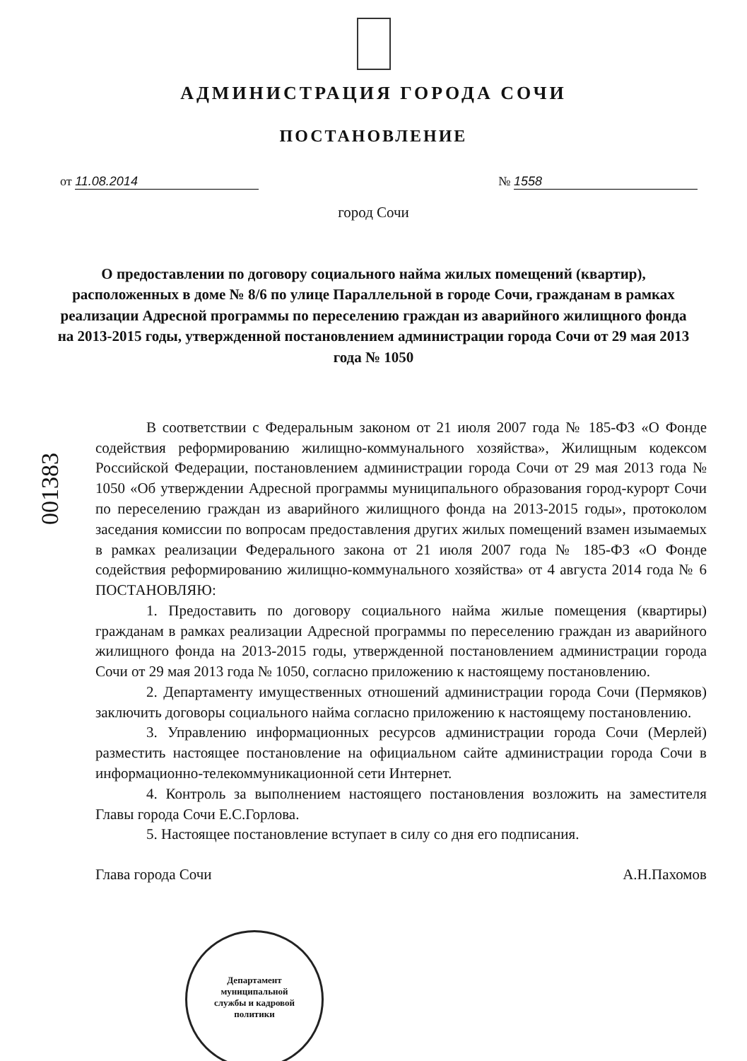АДМИНИСТРАЦИЯ ГОРОДА СОЧИ
ПОСТАНОВЛЕНИЕ
от 11.08.2014 № 1558
город Сочи
О предоставлении по договору социального найма жилых помещений (квартир), расположенных в доме № 8/6 по улице Параллельной в городе Сочи, гражданам в рамках реализации Адресной программы по переселению граждан из аварийного жилищного фонда на 2013-2015 годы, утвержденной постановлением администрации города Сочи от 29 мая 2013 года № 1050
001383
В соответствии с Федеральным законом от 21 июля 2007 года № 185-ФЗ «О Фонде содействия реформированию жилищно-коммунального хозяйства», Жилищным кодексом Российской Федерации, постановлением администрации города Сочи от 29 мая 2013 года № 1050 «Об утверждении Адресной программы муниципального образования город-курорт Сочи по переселению граждан из аварийного жилищного фонда на 2013-2015 годы», протоколом заседания комиссии по вопросам предоставления других жилых помещений взамен изымаемых в рамках реализации Федерального закона от 21 июля 2007 года № 185-ФЗ «О Фонде содействия реформированию жилищно-коммунального хозяйства» от 4 августа 2014 года № 6 ПОСТАНОВЛЯЮ:
1. Предоставить по договору социального найма жилые помещения (квартиры) гражданам в рамках реализации Адресной программы по переселению граждан из аварийного жилищного фонда на 2013-2015 годы, утвержденной постановлением администрации города Сочи от 29 мая 2013 года № 1050, согласно приложению к настоящему постановлению.
2. Департаменту имущественных отношений администрации города Сочи (Пермяков) заключить договоры социального найма согласно приложению к настоящему постановлению.
3. Управлению информационных ресурсов администрации города Сочи (Мерлей) разместить настоящее постановление на официальном сайте администрации города Сочи в информационно-телекоммуникационной сети Интернет.
4. Контроль за выполнением настоящего постановления возложить на заместителя Главы города Сочи Е.С.Горлова.
5. Настоящее постановление вступает в силу со дня его подписания.
Глава города Сочи А.Н.Пахомов
Департамент
муниципальной
службы и кадровой
политики